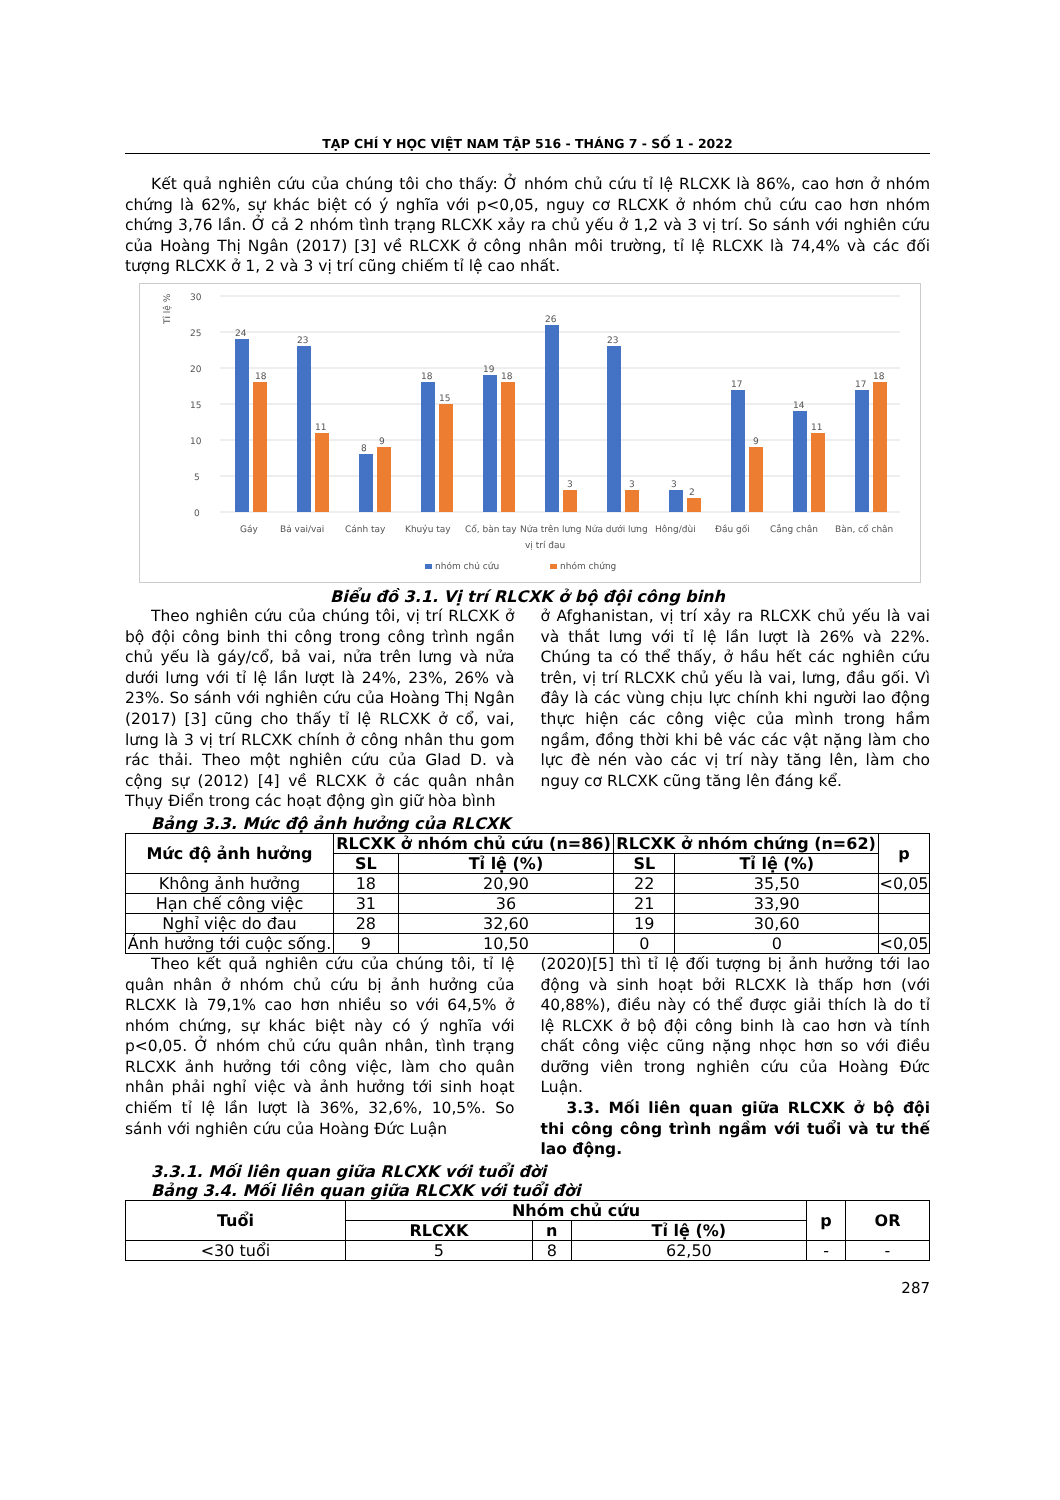TẠP CHÍ Y HỌC VIỆT NAM TẬP 516 - THÁNG 7 - SỐ 1 - 2022
Kết quả nghiên cứu của chúng tôi cho thấy: Ở nhóm chủ cứu tỉ lệ RLCXK là 86%, cao hơn ở nhóm chứng là 62%, sự khác biệt có ý nghĩa với p<0,05, nguy cơ RLCXK ở nhóm chủ cứu cao hơn nhóm chứng 3,76 lần. Ở cả 2 nhóm tình trạng RLCXK xảy ra chủ yếu ở 1,2 và 3 vị trí. So sánh với nghiên cứu của Hoàng Thị Ngân (2017) [3] về RLCXK ở công nhân môi trường, tỉ lệ RLCXK là 74,4% và các đối tượng RLCXK ở 1, 2 và 3 vị trí cũng chiếm tỉ lệ cao nhất.
Tỉ lệ %
30
25
20
15
10
5
0
24
18
23
11
8
9
18
15
19
18
26
3
23
3
3
2
17
9
14
11
17
18
Gáy
Bả vai/vai
Cánh tay
Khuỷu tay
Cổ, bàn tay
Nửa trên lưng
Nửa dưới lưng
Hông/đùi
Đầu gối
Cẳng chân
Bàn, cổ chân
vị trí đau
nhóm chủ cứu
nhóm chứng
Biểu đồ 3.1. Vị trí RLCXK ở bộ đội công binh
Theo nghiên cứu của chúng tôi, vị trí RLCXK ở bộ đội công binh thi công trong công trình ngần chủ yếu là gáy/cổ, bả vai, nửa trên lưng và nửa dưới lưng với tỉ lệ lần lượt là 24%, 23%, 26% và 23%. So sánh với nghiên cứu của Hoàng Thị Ngân (2017) [3] cũng cho thấy tỉ lệ RLCXK ở cổ, vai, lưng là 3 vị trí RLCXK chính ở công nhân thu gom rác thải. Theo một nghiên cứu của Glad D. và cộng sự (2012) [4] về RLCXK ở các quân nhân Thụy Điển trong các hoạt động gìn giữ hòa bình
ở Afghanistan, vị trí xảy ra RLCXK chủ yếu là vai và thắt lưng với tỉ lệ lần lượt là 26% và 22%. Chúng ta có thể thấy, ở hầu hết các nghiên cứu trên, vị trí RLCXK chủ yếu là vai, lưng, đầu gối. Vì đây là các vùng chịu lực chính khi người lao động thực hiện các công việc của mình trong hầm ngầm, đồng thời khi bê vác các vật nặng làm cho lực đè nén vào các vị trí này tăng lên, làm cho nguy cơ RLCXK cũng tăng lên đáng kể.
Bảng 3.3. Mức độ ảnh hưởng của RLCXK
| Mức độ ảnh hưởng | RLCXK ở nhóm chủ cứu (n=86) | | RLCXK ở nhóm chứng (n=62) | | p |
| --- | --- | --- | --- | --- | --- |
| | SL | Tỉ lệ (%) | SL | Tỉ lệ (%) | |
| Không ảnh hưởng | 18 | 20,90 | 22 | 35,50 | <0,05 |
| Hạn chế công việc | 31 | 36 | 21 | 33,90 | |
| Nghỉ việc do đau | 28 | 32,60 | 19 | 30,60 | |
| Ảnh hưởng tới cuộc sống. | 9 | 10,50 | 0 | 0 | <0,05 |
Theo kết quả nghiên cứu của chúng tôi, tỉ lệ quân nhân ở nhóm chủ cứu bị ảnh hưởng của RLCXK là 79,1% cao hơn nhiều so với 64,5% ở nhóm chứng, sự khác biệt này có ý nghĩa với p<0,05. Ở nhóm chủ cứu quân nhân, tình trạng RLCXK ảnh hưởng tới công việc, làm cho quân nhân phải nghỉ việc và ảnh hưởng tới sinh hoạt chiếm tỉ lệ lần lượt là 36%, 32,6%, 10,5%. So sánh với nghiên cứu của Hoàng Đức Luận
(2020)[5] thì tỉ lệ đối tượng bị ảnh hưởng tới lao động và sinh hoạt bởi RLCXK là thấp hơn (với 40,88%), điều này có thể được giải thích là do tỉ lệ RLCXK ở bộ đội công binh là cao hơn và tính chất công việc cũng nặng nhọc hơn so với điều dưỡng viên trong nghiên cứu của Hoàng Đức Luận.
3.3. Mối liên quan giữa RLCXK ở bộ đội thi công công trình ngầm với tuổi và tư thế lao động.
3.3.1. Mối liên quan giữa RLCXK với tuổi đời
Bảng 3.4. Mối liên quan giữa RLCXK với tuổi đời
| Tuổi | Nhóm chủ cứu | | | p | OR |
| --- | --- | --- | --- | --- | --- |
| | RLCXK | n | Tỉ lệ (%) | | |
| <30 tuổi | 5 | 8 | 62,50 | - | - |
287